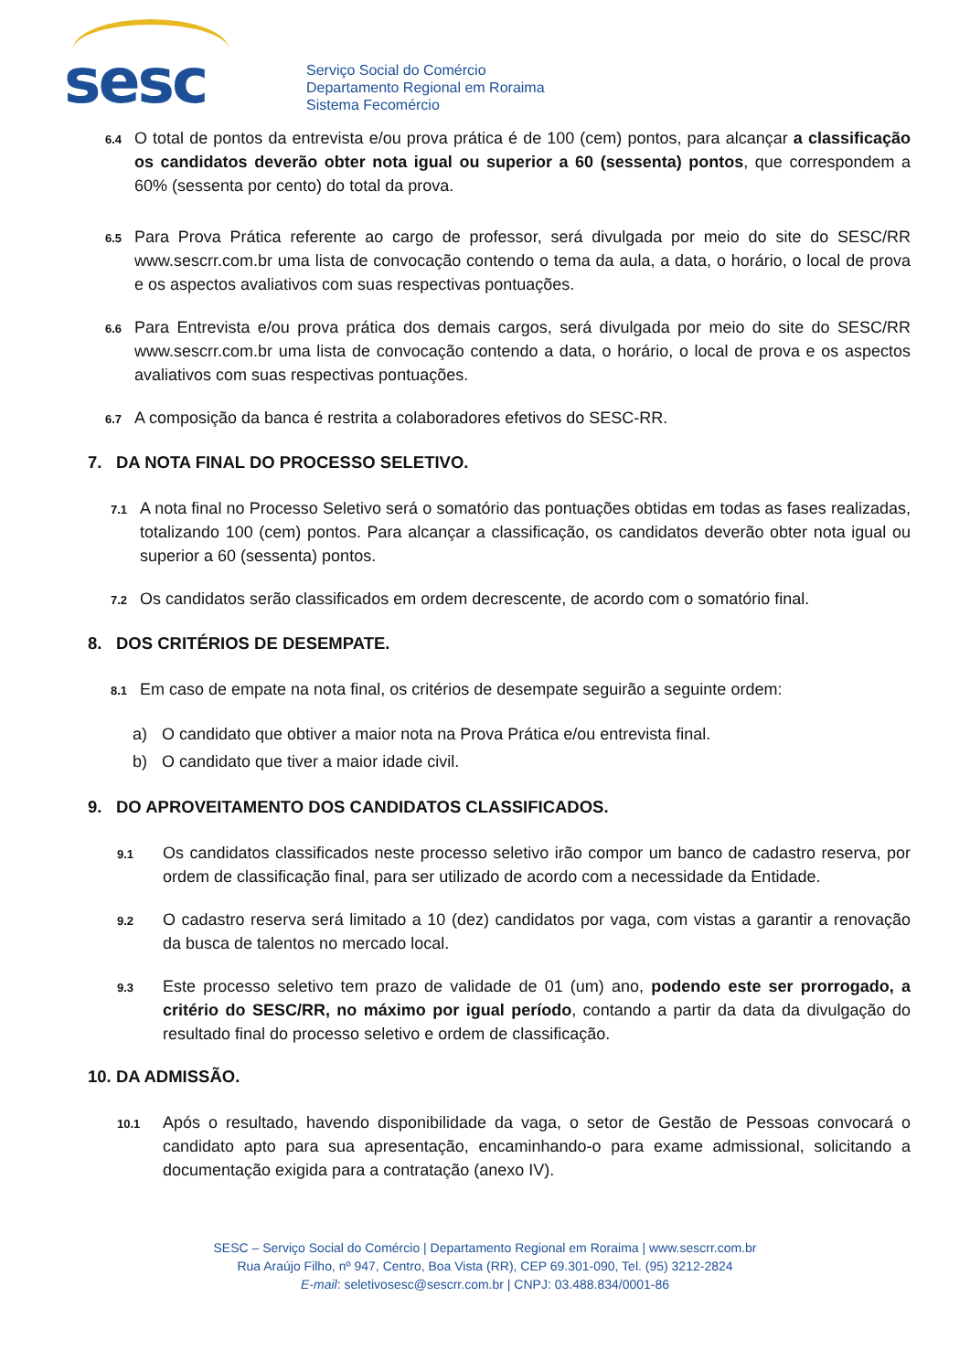sesc
Serviço Social do Comércio
Departamento Regional em Roraima
Sistema Fecomércio
6.4
O total de pontos da entrevista e/ou prova prática é de 100 (cem) pontos, para alcançar a classificação os candidatos deverão obter nota igual ou superior a 60 (sessenta) pontos, que correspondem a 60% (sessenta por cento) do total da prova.
6.5
Para Prova Prática referente ao cargo de professor, será divulgada por meio do site do SESC/RR www.sescrr.com.br uma lista de convocação contendo o tema da aula, a data, o horário, o local de prova e os aspectos avaliativos com suas respectivas pontuações.
6.6
Para Entrevista e/ou prova prática dos demais cargos, será divulgada por meio do site do SESC/RR www.sescrr.com.br uma lista de convocação contendo a data, o horário, o local de prova e os aspectos avaliativos com suas respectivas pontuações.
6.7
A composição da banca é restrita a colaboradores efetivos do SESC-RR.
7. DA NOTA FINAL DO PROCESSO SELETIVO.
7.1
A nota final no Processo Seletivo será o somatório das pontuações obtidas em todas as fases realizadas, totalizando 100 (cem) pontos. Para alcançar a classificação, os candidatos deverão obter nota igual ou superior a 60 (sessenta) pontos.
7.2
Os candidatos serão classificados em ordem decrescente, de acordo com o somatório final.
8. DOS CRITÉRIOS DE DESEMPATE.
8.1
Em caso de empate na nota final, os critérios de desempate seguirão a seguinte ordem:
a) O candidato que obtiver a maior nota na Prova Prática e/ou entrevista final.
b) O candidato que tiver a maior idade civil.
9. DO APROVEITAMENTO DOS CANDIDATOS CLASSIFICADOS.
9.1
Os candidatos classificados neste processo seletivo irão compor um banco de cadastro reserva, por ordem de classificação final, para ser utilizado de acordo com a necessidade da Entidade.
9.2
O cadastro reserva será limitado a 10 (dez) candidatos por vaga, com vistas a garantir a renovação da busca de talentos no mercado local.
9.3
Este processo seletivo tem prazo de validade de 01 (um) ano, podendo este ser prorrogado, a critério do SESC/RR, no máximo por igual período, contando a partir da data da divulgação do resultado final do processo seletivo e ordem de classificação.
10. DA ADMISSÃO.
10.1
Após o resultado, havendo disponibilidade da vaga, o setor de Gestão de Pessoas convocará o candidato apto para sua apresentação, encaminhando-o para exame admissional, solicitando a documentação exigida para a contratação (anexo IV).
SESC – Serviço Social do Comércio | Departamento Regional em Roraima | www.sescrr.com.br
Rua Araújo Filho, nº 947, Centro, Boa Vista (RR), CEP 69.301-090, Tel. (95) 3212-2824
E-mail: seletivosesc@sescrr.com.br | CNPJ: 03.488.834/0001-86